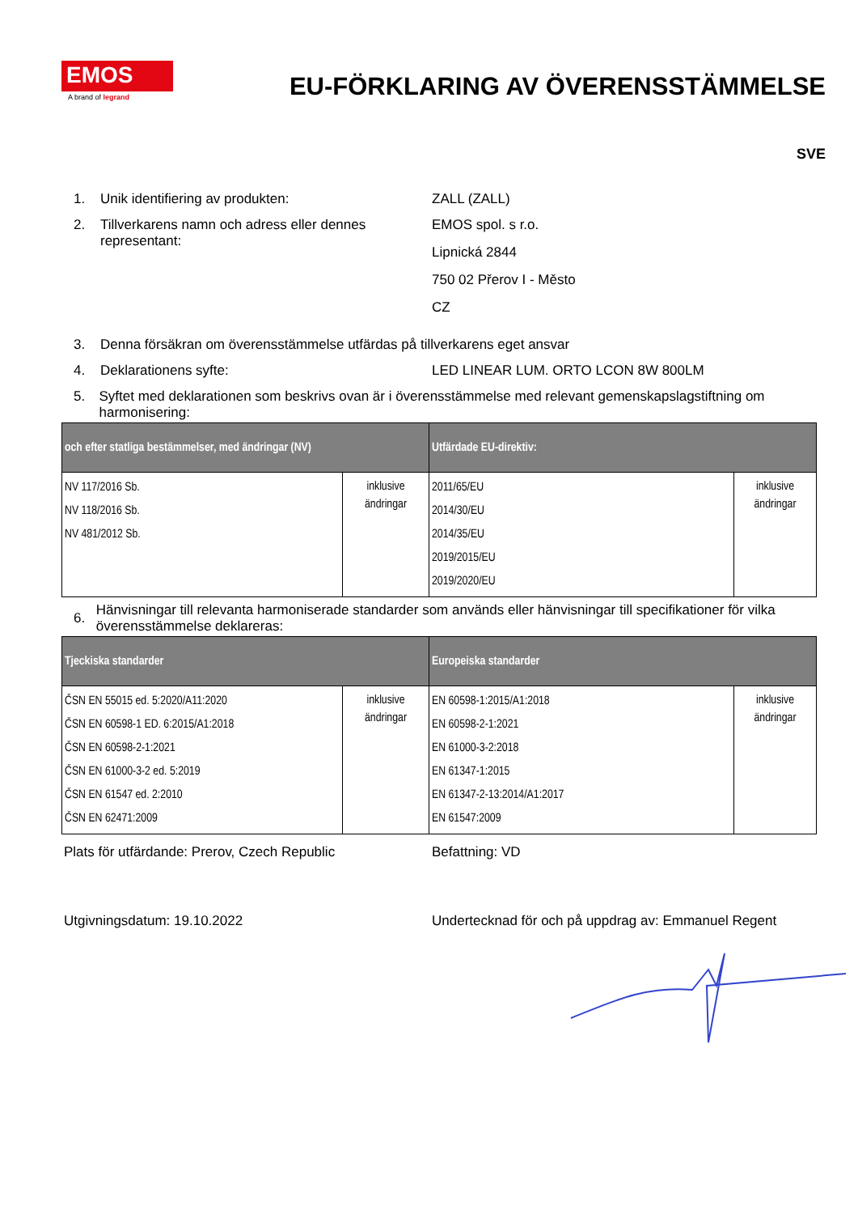EMOS
A brand of legrand
EU-FÖRKLARING AV ÖVERENSSTÄMMELSE
SVE
1. Unik identifiering av produkten: ZALL (ZALL)
2. Tillverkarens namn och adress eller dennes representant:
EMOS spol. s r.o.
Lipnická 2844
750 02 Přerov I - Město
CZ
3. Denna försäkran om överensstämmelse utfärdas på tillverkarens eget ansvar
4. Deklarationens syfte: LED LINEAR LUM. ORTO LCON 8W 800LM
5. Syftet med deklarationen som beskrivs ovan är i överensstämmelse med relevant gemenskapslagstiftning om harmonisering:
| och efter statliga bestämmelser, med ändringar (NV) | | Utfärdade EU-direktiv: | |
| --- | --- | --- | --- |
| NV 117/2016 Sb. NV 118/2016 Sb. NV 481/2012 Sb. | inklusive ändringar | 2011/65/EU 2014/30/EU 2014/35/EU 2019/2015/EU 2019/2020/EU | inklusive ändringar |
6.
Hänvisningar till relevanta harmoniserade standarder som används eller hänvisningar till specifikationer för vilka överensstämmelse deklareras:
| Tjeckiska standarder | | Europeiska standarder | |
| --- | --- | --- | --- |
| ČSN EN 55015 ed. 5:2020/A11:2020 ČSN EN 60598-1 ED. 6:2015/A1:2018 ČSN EN 60598-2-1:2021 ČSN EN 61000-3-2 ed. 5:2019 ČSN EN 61547 ed. 2:2010 ČSN EN 62471:2009 | inklusive ändringar | EN 60598-1:2015/A1:2018 EN 60598-2-1:2021 EN 61000-3-2:2018 EN 61347-1:2015 EN 61347-2-13:2014/A1:2017 EN 61547:2009 | inklusive ändringar |
Plats för utfärdande: Prerov, Czech Republic Befattning: VD
Utgivningsdatum: 19.10.2022 Undertecknad för och på uppdrag av: Emmanuel Regent